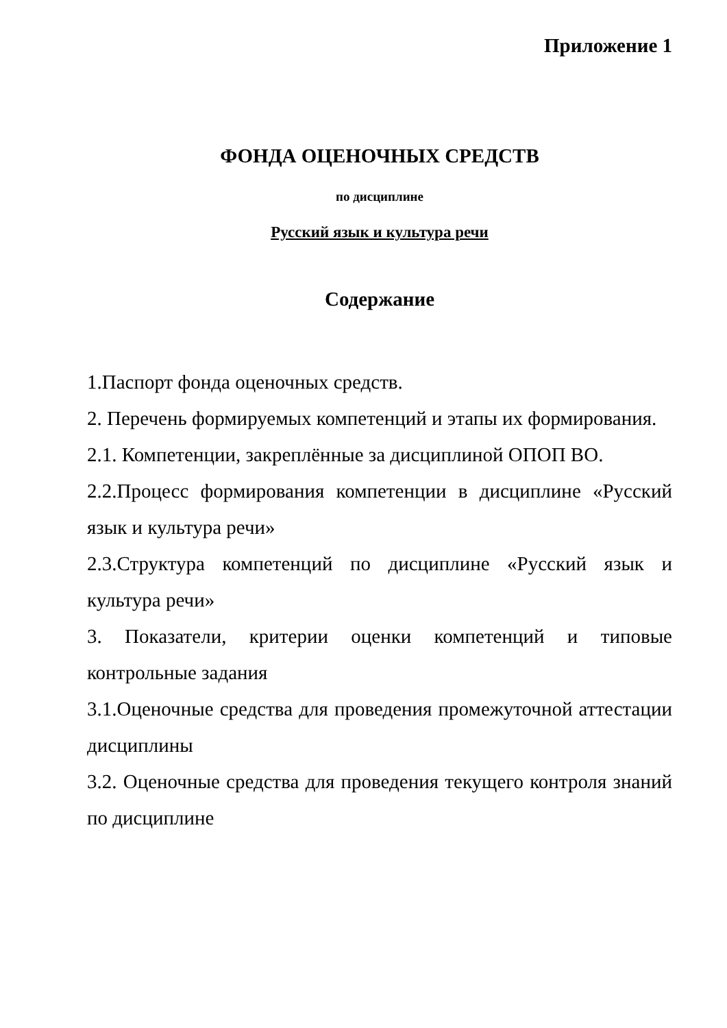Приложение 1
ФОНДА ОЦЕНОЧНЫХ СРЕДСТВ
по дисциплине
Русский язык и культура речи
Содержание
1.Паспорт фонда оценочных средств.
2. Перечень формируемых компетенций и этапы их формирования.
2.1. Компетенции, закреплённые за дисциплиной ОПОП ВО.
2.2.Процесс формирования компетенции в дисциплине «Русский язык и культура речи»
2.3.Структура компетенций по дисциплине «Русский язык и культура речи»
3. Показатели, критерии оценки компетенций и типовые контрольные задания
3.1.Оценочные средства для проведения промежуточной аттестации дисциплины
3.2. Оценочные средства для проведения текущего контроля знаний по дисциплине